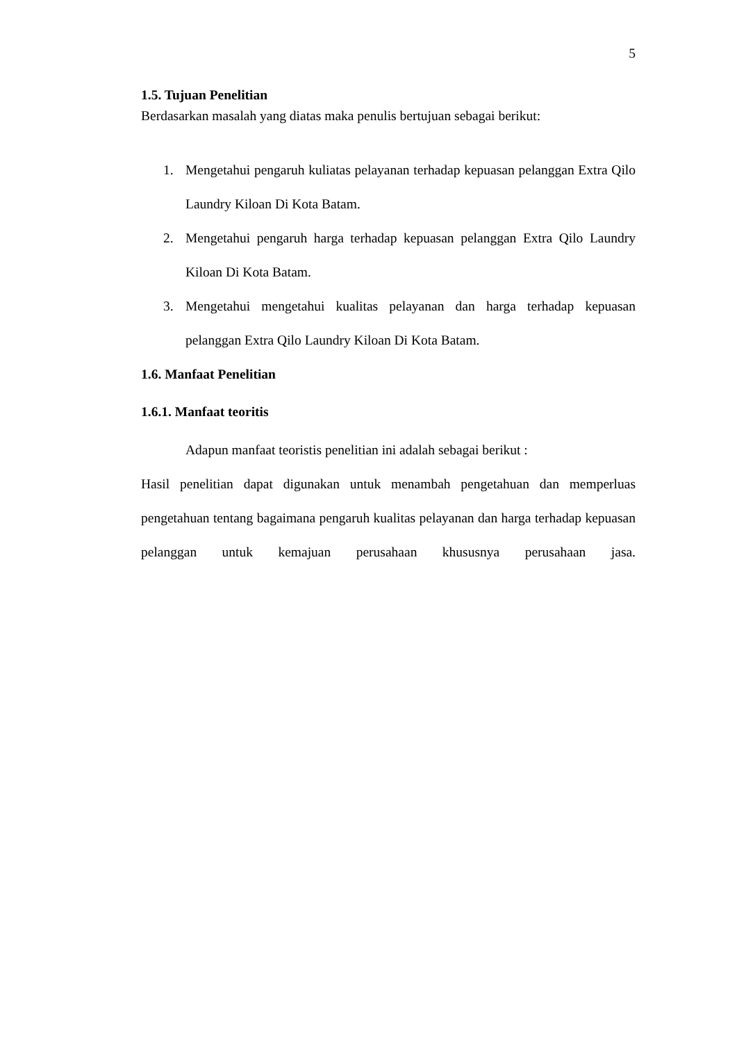5
1.5. Tujuan Penelitian
Berdasarkan masalah yang diatas maka penulis bertujuan sebagai berikut:
1. Mengetahui pengaruh kuliatas pelayanan terhadap kepuasan pelanggan Extra Qilo Laundry Kiloan Di Kota Batam.
2. Mengetahui pengaruh harga terhadap kepuasan pelanggan Extra Qilo Laundry Kiloan Di Kota Batam.
3. Mengetahui mengetahui kualitas pelayanan dan harga terhadap kepuasan pelanggan Extra Qilo Laundry Kiloan Di Kota Batam.
1.6. Manfaat Penelitian
1.6.1. Manfaat teoritis
Adapun manfaat teoristis penelitian ini adalah sebagai berikut :
Hasil penelitian dapat digunakan untuk menambah pengetahuan dan memperluas pengetahuan tentang bagaimana pengaruh kualitas pelayanan dan harga terhadap kepuasan pelanggan untuk kemajuan perusahaan khususnya perusahaan jasa.